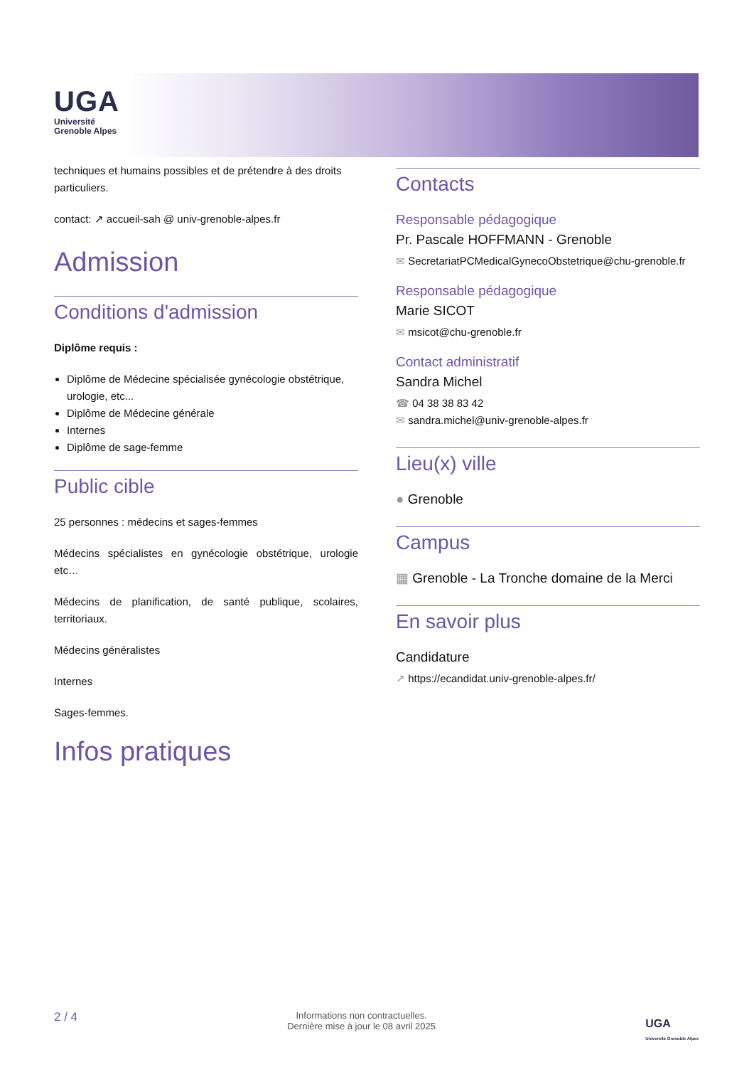UGA
Université
Grenoble Alpes
techniques et humains possibles et de prétendre à des droits particuliers.
contact: ↗ accueil-sah @ univ-grenoble-alpes.fr
Admission
Conditions d'admission
Diplôme requis :
Diplôme de Médecine spécialisée gynécologie obstétrique, urologie, etc...
Diplôme de Médecine générale
Internes
Diplôme de sage-femme
Public cible
25 personnes : médecins et sages-femmes
Médecins spécialistes en gynécologie obstétrique, urologie etc…
Médecins de planification, de santé publique, scolaires, territoriaux.
Médecins généralistes
Internes
Sages-femmes.
Infos pratiques
Contacts
Responsable pédagogique
Pr. Pascale HOFFMANN - Grenoble
✉ SecretariatPCMedicalGynecoObstetrique@chu-grenoble.fr
Responsable pédagogique
Marie SICOT
✉ msicot@chu-grenoble.fr
Contact administratif
Sandra Michel
☎ 04 38 38 83 42
✉ sandra.michel@univ-grenoble-alpes.fr
Lieu(x) ville
● Grenoble
Campus
▦ Grenoble - La Tronche domaine de la Merci
En savoir plus
Candidature
↗ https://ecandidat.univ-grenoble-alpes.fr/
2 / 4 Informations non contractuelles.
Dernière mise à jour le 08 avril 2025 UGA
Université Grenoble Alpes